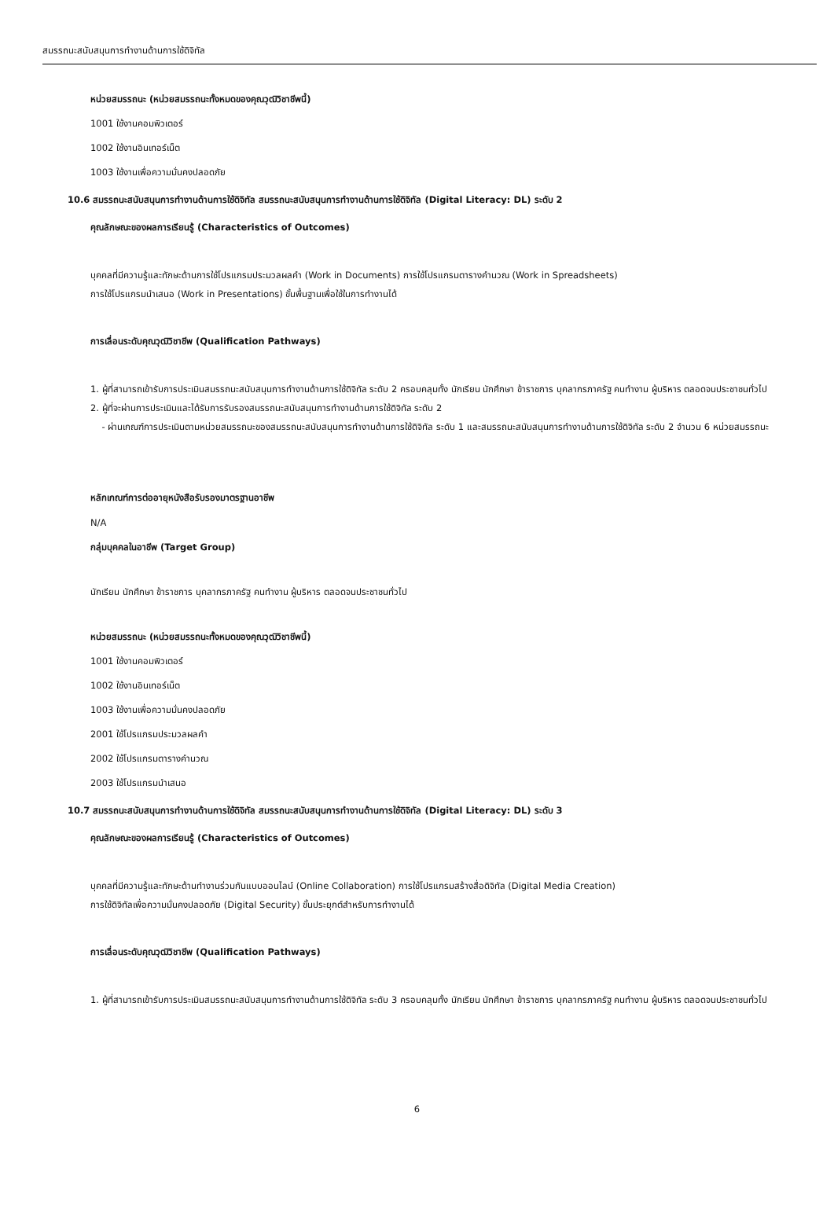สมรรถนะสนับสนุนการทำงานด้านการใช้ดิจิทัล
หน่วยสมรรถนะ (หน่วยสมรรถนะทั้งหมดของคุณวุฒิวิชาชีพนี้)
1001 ใช้งานคอมพิวเตอร์
1002 ใช้งานอินเทอร์เน็ต
1003 ใช้งานเพื่อความมั่นคงปลอดภัย
10.6 สมรรถนะสนับสนุนการทำงานด้านการใช้ดิจิทัล สมรรถนะสนับสนุนการทำงานด้านการใช้ดิจิทัล (Digital Literacy: DL) ระดับ 2
คุณลักษณะของผลการเรียนรู้ (Characteristics of Outcomes)
บุคคลที่มีความรู้และทักษะด้านการใช้โปรแกรมประมวลผลคำ (Work in Documents) การใช้โปรแกรมตารางคำนวณ (Work in Spreadsheets)
การใช้โปรแกรมนำเสนอ (Work in Presentations) ขั้นพื้นฐานเพื่อใช้ในการทำงานได้
การเลื่อนระดับคุณวุฒิวิชาชีพ (Qualification Pathways)
1. ผู้ที่สามารถเข้ารับการประเมินสมรรถนะสนับสนุนการทำงานด้านการใช้ดิจิทัล ระดับ 2 ครอบคลุมทั้ง นักเรียน นักศึกษา ข้าราชการ บุคลากรภาครัฐ คนทำงาน ผู้บริหาร ตลอดจนประชาชนทั่วไป
2. ผู้ที่จะผ่านการประเมินและได้รับการรับรองสมรรถนะสนับสนุนการทำงานด้านการใช้ดิจิทัล ระดับ 2
- ผ่านเกณฑ์การประเมินตามหน่วยสมรรถนะของสมรรถนะสนับสนุนการทำงานด้านการใช้ดิจิทัล ระดับ 1 และสมรรถนะสนับสนุนการทำงานด้านการใช้ดิจิทัล ระดับ 2 จำนวน 6 หน่วยสมรรถนะ
หลักเกณฑ์การต่ออายุหนังสือรับรองมาตรฐานอาชีพ
N/A
กลุ่มบุคคลในอาชีพ (Target Group)
นักเรียน นักศึกษา ข้าราชการ บุคลากรภาครัฐ คนทำงาน ผู้บริหาร ตลอดจนประชาชนทั่วไป
หน่วยสมรรถนะ (หน่วยสมรรถนะทั้งหมดของคุณวุฒิวิชาชีพนี้)
1001 ใช้งานคอมพิวเตอร์
1002 ใช้งานอินเทอร์เน็ต
1003 ใช้งานเพื่อความมั่นคงปลอดภัย
2001 ใช้โปรแกรมประมวลผลคำ
2002 ใช้โปรแกรมตารางคำนวณ
2003 ใช้โปรแกรมนำเสนอ
10.7 สมรรถนะสนับสนุนการทำงานด้านการใช้ดิจิทัล สมรรถนะสนับสนุนการทำงานด้านการใช้ดิจิทัล (Digital Literacy: DL) ระดับ 3
คุณลักษณะของผลการเรียนรู้ (Characteristics of Outcomes)
บุคคลที่มีความรู้และทักษะด้านทำงานร่วมกันแบบออนไลน์ (Online Collaboration) การใช้โปรแกรมสร้างสื่อดิจิทัล (Digital Media Creation)
การใช้ดิจิทัลเพื่อความมั่นคงปลอดภัย (Digital Security) ขั้นประยุกต์สำหรับการทำงานได้
การเลื่อนระดับคุณวุฒิวิชาชีพ (Qualification Pathways)
1. ผู้ที่สามารถเข้ารับการประเมินสมรรถนะสนับสนุนการทำงานด้านการใช้ดิจิทัล ระดับ 3 ครอบคลุมทั้ง นักเรียน นักศึกษา ข้าราชการ บุคลากรภาครัฐ คนทำงาน ผู้บริหาร ตลอดจนประชาชนทั่วไป
6